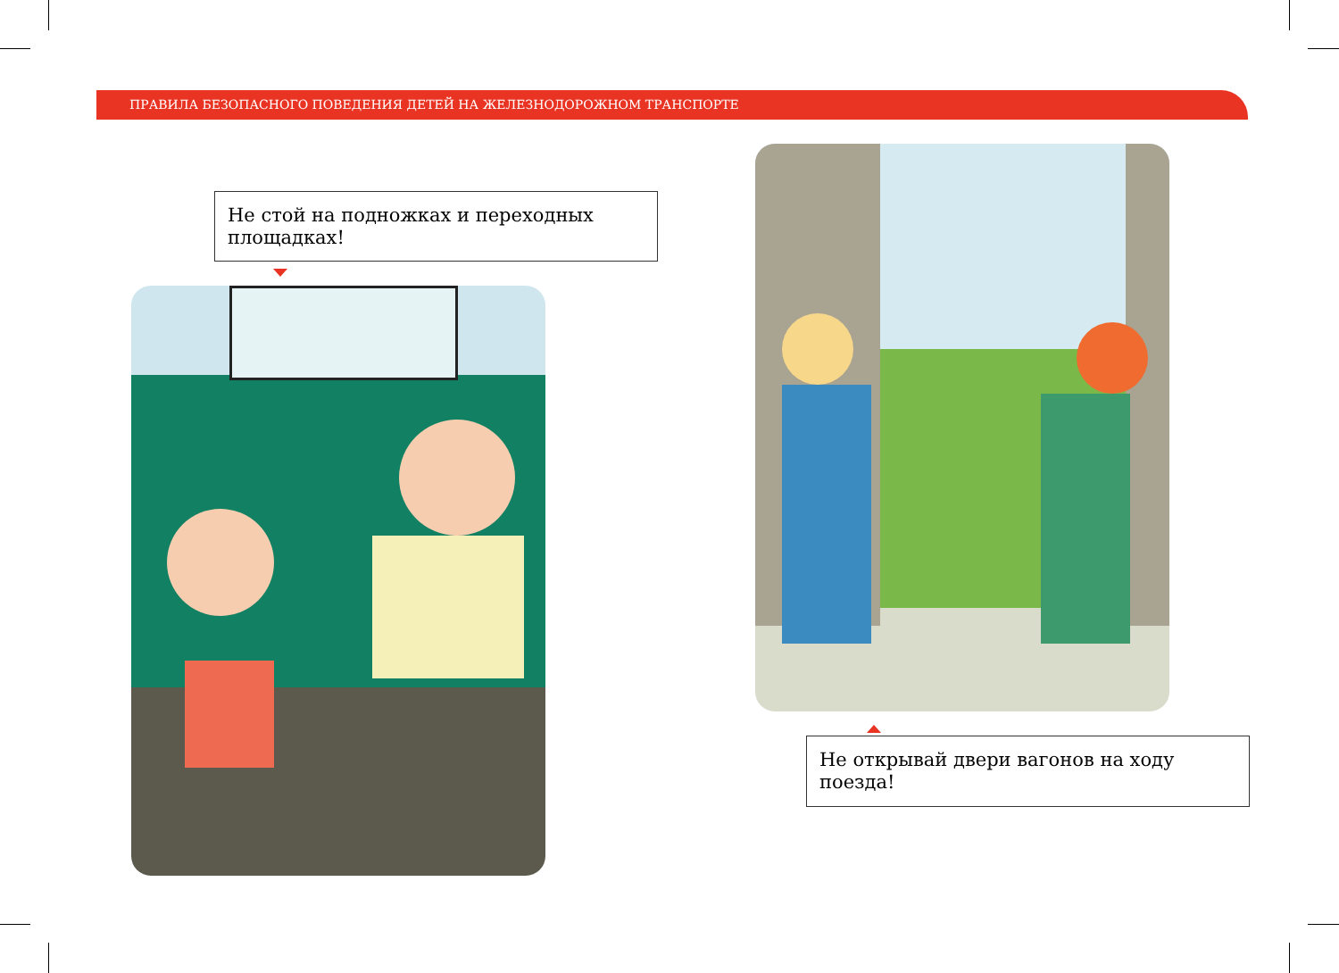ПРАВИЛА БЕЗОПАСНОГО ПОВЕДЕНИЯ ДЕТЕЙ НА ЖЕЛЕЗНОДОРОЖНОМ ТРАНСПОРТЕ
Не стой на подножках и переходных площадках!
Не открывай двери вагонов на ходу поезда!